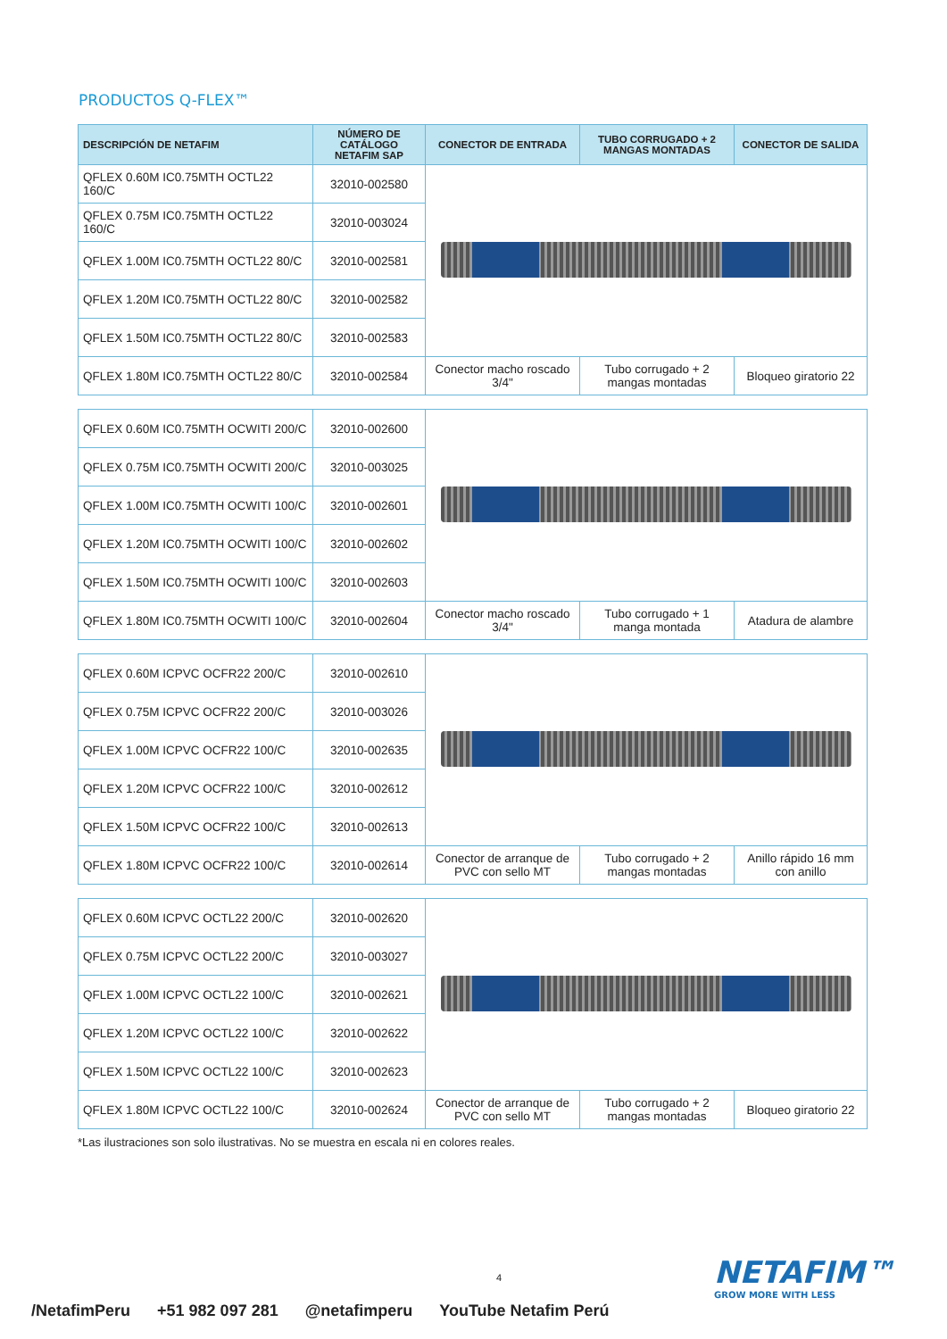PRODUCTOS Q-FLEX™
| DESCRIPCIÓN DE NETAFIM | NÚMERO DE CATÁLOGO NETAFIM SAP | CONECTOR DE ENTRADA | TUBO CORRUGADO + 2 MANGAS MONTADAS | CONECTOR DE SALIDA |
| --- | --- | --- | --- | --- |
| QFLEX 0.60M IC0.75MTH OCTL22 160/C | 32010-002580 | | | |
| QFLEX 0.75M IC0.75MTH OCTL22 160/C | 32010-003024 | | | |
| QFLEX 1.00M IC0.75MTH OCTL22 80/C | 32010-002581 | | | |
| QFLEX 1.20M IC0.75MTH OCTL22 80/C | 32010-002582 | | | |
| QFLEX 1.50M IC0.75MTH OCTL22 80/C | 32010-002583 | | | |
| QFLEX 1.80M IC0.75MTH OCTL22 80/C | 32010-002584 | Conector macho roscado 3/4" | Tubo corrugado + 2 mangas montadas | Bloqueo giratorio 22 |
| QFLEX 0.60M IC0.75MTH OCWITI 200/C | 32010-002600 | | | |
| QFLEX 0.75M IC0.75MTH OCWITI 200/C | 32010-003025 | | | |
| QFLEX 1.00M IC0.75MTH OCWITI 100/C | 32010-002601 | | | |
| QFLEX 1.20M IC0.75MTH OCWITI 100/C | 32010-002602 | | | |
| QFLEX 1.50M IC0.75MTH OCWITI 100/C | 32010-002603 | | | |
| QFLEX 1.80M IC0.75MTH OCWITI 100/C | 32010-002604 | Conector macho roscado 3/4" | Tubo corrugado + 1 manga montada | Atadura de alambre |
| QFLEX 0.60M ICPVC OCFR22 200/C | 32010-002610 | | | |
| QFLEX 0.75M ICPVC OCFR22 200/C | 32010-003026 | | | |
| QFLEX 1.00M ICPVC OCFR22 100/C | 32010-002635 | | | |
| QFLEX 1.20M ICPVC OCFR22 100/C | 32010-002612 | | | |
| QFLEX 1.50M ICPVC OCFR22 100/C | 32010-002613 | | | |
| QFLEX 1.80M ICPVC OCFR22 100/C | 32010-002614 | Conector de arranque de PVC con sello MT | Tubo corrugado + 2 mangas montadas | Anillo rápido 16 mm con anillo |
| QFLEX 0.60M ICPVC OCTL22 200/C | 32010-002620 | | | |
| QFLEX 0.75M ICPVC OCTL22 200/C | 32010-003027 | | | |
| QFLEX 1.00M ICPVC OCTL22 100/C | 32010-002621 | | | |
| QFLEX 1.20M ICPVC OCTL22 100/C | 32010-002622 | | | |
| QFLEX 1.50M ICPVC OCTL22 100/C | 32010-002623 | | | |
| QFLEX 1.80M ICPVC OCTL22 100/C | 32010-002624 | Conector de arranque de PVC con sello MT | Tubo corrugado + 2 mangas montadas | Bloqueo giratorio 22 |
*Las ilustraciones son solo ilustrativas. No se muestra en escala ni en colores reales.
4 NETAFIM™
GROW MORE WITH LESS
/NetafimPeru +51 982 097 281 @netafimperu YouTube Netafim Perú